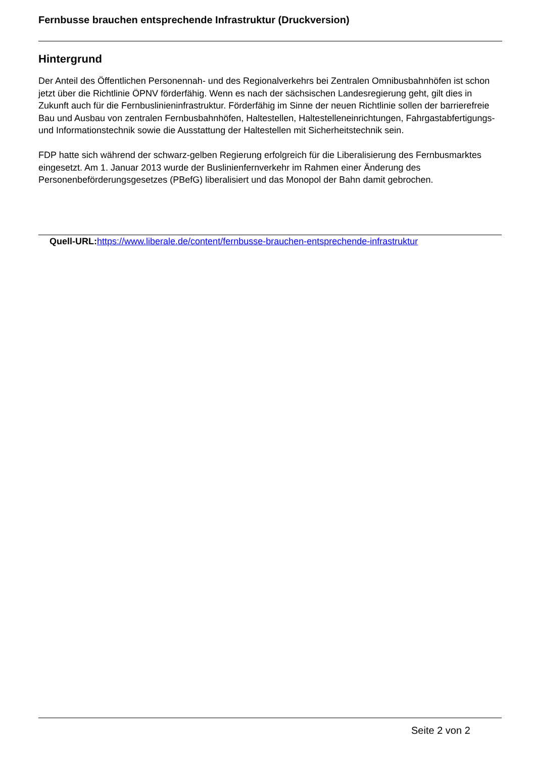Fernbusse brauchen entsprechende Infrastruktur (Druckversion)
Hintergrund
Der Anteil des Öffentlichen Personennah- und des Regionalverkehrs bei Zentralen Omnibusbahnhöfen ist schon jetzt über die Richtlinie ÖPNV förderfähig. Wenn es nach der sächsischen Landesregierung geht, gilt dies in Zukunft auch für die Fernbuslinieninfrastruktur. Förderfähig im Sinne der neuen Richtlinie sollen der barrierefreie Bau und Ausbau von zentralen Fernbusbahnhöfen, Haltestellen, Haltestelleneinrichtungen, Fahrgastabfertigungs- und Informationstechnik sowie die Ausstattung der Haltestellen mit Sicherheitstechnik sein.
FDP hatte sich während der schwarz-gelben Regierung erfolgreich für die Liberalisierung des Fernbusmarktes eingesetzt. Am 1. Januar 2013 wurde der Buslinienfernverkehr im Rahmen einer Änderung des Personenbeförderungsgesetzes (PBefG) liberalisiert und das Monopol der Bahn damit gebrochen.
Quell-URL: https://www.liberale.de/content/fernbusse-brauchen-entsprechende-infrastruktur
Seite 2 von 2